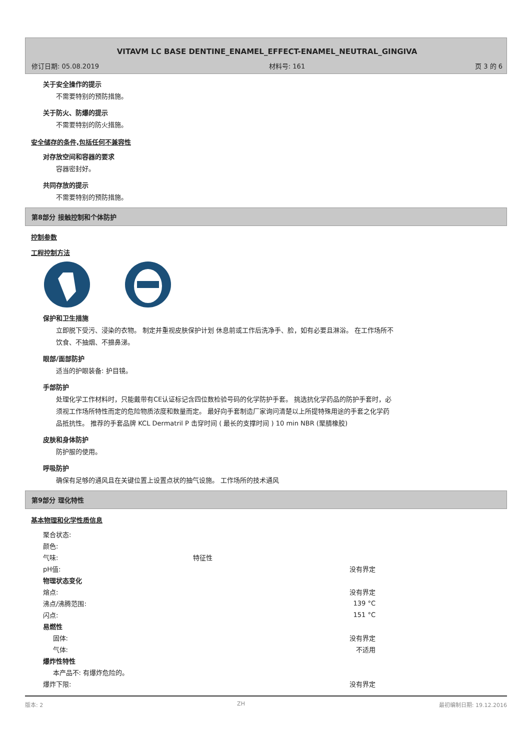VITAVM LC BASE DENTINE_ENAMEL_EFFECT-ENAMEL_NEUTRAL_GINGIVA
修订日期: 05.08.2019 材料号: 161 页 3 的 6
关于安全操作的提示
不需要特别的预防措施。
关于防火、防爆的提示
不需要特别的防火措施。
安全储存的条件,包括任何不兼容性
对存放空间和容器的要求
容器密封好。
共同存放的提示
不需要特别的预防措施。
第8部分 接触控制和个体防护
控制参数
工程控制方法
保护和卫生措施
立即脱下受污、浸染的衣物。 制定并重视皮肤保护计划 休息前或工作后洗净手、脸，如有必要且淋浴。 在工作场所不饮食、不抽烟、不擤鼻涕。
眼部/面部防护
适当的护眼装备: 护目镜。
手部防护
处理化学工作材料时，只能戴带有CE认证标记含四位数检验号码的化学防护手套。 挑选抗化学药品的防护手套时，必须视工作场所特性而定的危险物质浓度和数量而定。 最好向手套制造厂家询问清楚以上所提特殊用途的手套之化学药品抵抗性。 推荐的手套品牌 KCL Dermatril P 击穿时间 ( 最长的支撑时间 ) 10 min NBR (聚腈橡胶)
皮肤和身体防护
防护服的使用。
呼吸防护
确保有足够的通风且在关键位置上设置点状的抽气设施。 工作场所的技术通风
第9部分 理化特性
基本物理和化学性质信息
| 聚合状态: | | |
| 颜色: | | |
| 气味: | 特征性 | |
| pH值: | | 没有界定 |
| 物理状态变化 | | |
| 熔点: | | 没有界定 |
| 沸点/沸腾范围: | | 139 °C |
| 闪点: | | 151 °C |
| 易燃性 | | |
| 固体: | | 没有界定 |
| 气体: | | 不适用 |
| 爆炸性特性 | | |
| 本产品不: 有爆炸危险的。 | | |
| 爆炸下限: | | 没有界定 |
版本: 2 ZH 最初编制日期: 19.12.2016